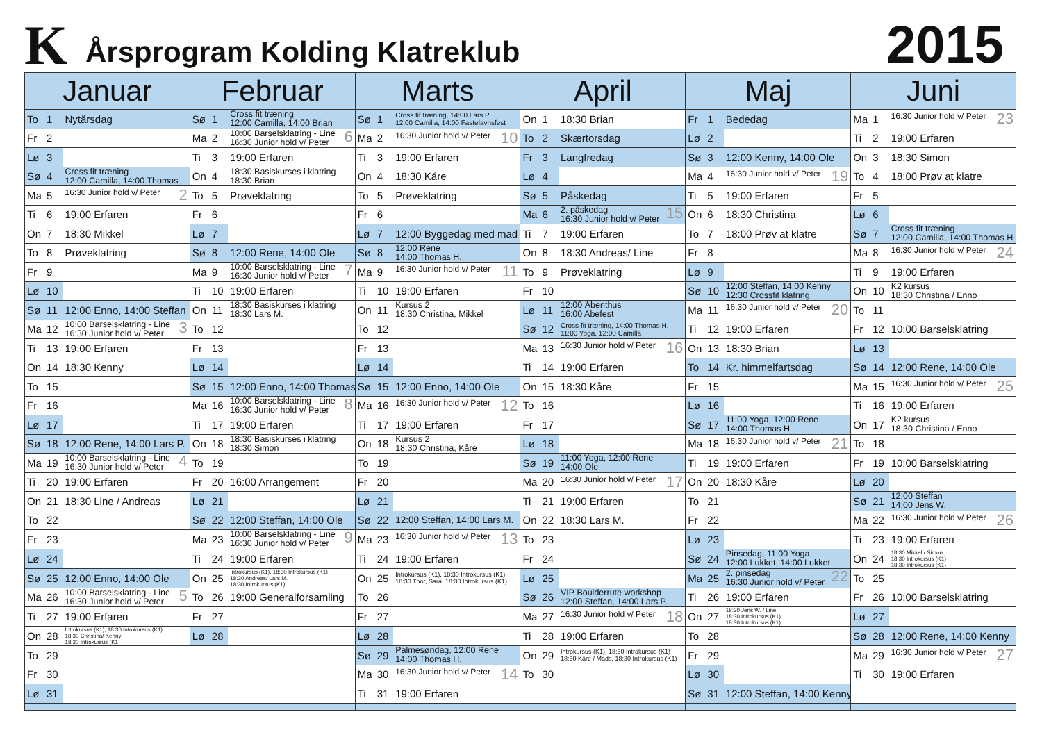K
Årsprogram Kolding Klatreklub
2015
| Januar | | Februar | | Marts | | April | | Maj | | Juni | |
| --- | --- | --- | --- | --- | --- | --- | --- | --- | --- | --- | --- |
| To 1 | Nytårsdag | Sø 1 | Cross fit træning 12:00 Camilla, 14:00 Brian | Sø 1 | Cross fit træning, 14:00 Lars P. 12:00 Camilla, 14:00 Fastelavnsfest | On 1 | 18:30 Brian | Fr 1 | Bededag | Ma 1 | 23 16:30 Junior hold v/ Peter |
| Fr 2 | | Ma 2 | 6 10:00 Barselsklatring - Line 16:30 Junior hold v/ Peter | Ma 2 | 10 16:30 Junior hold v/ Peter | To 2 | Skærtorsdag | Lø 2 | | Ti 2 | 19:00 Erfaren |
| Lø 3 | | Ti 3 | 19:00 Erfaren | Ti 3 | 19:00 Erfaren | Fr 3 | Langfredag | Sø 3 | 12:00 Kenny, 14:00 Ole | On 3 | 18:30 Simon |
| Sø 4 | Cross fit træning 12:00 Camilla, 14:00 Thomas | On 4 | 18:30 Basiskurses i klatring 18:30 Brian | On 4 | 18:30 Kåre | Lø 4 | | Ma 4 | 19 16:30 Junior hold v/ Peter | To 4 | 18:00 Prøv at klatre |
| Ma 5 | 2 16:30 Junior hold v/ Peter | To 5 | Prøveklatring | To 5 | Prøveklatring | Sø 5 | Påskedag | Ti 5 | 19:00 Erfaren | Fr 5 | |
| Ti 6 | 19:00 Erfaren | Fr 6 | | Fr 6 | | Ma 6 | 15 2. påskedag 16:30 Junior hold v/ Peter | On 6 | 18:30 Christina | Lø 6 | |
| On 7 | 18:30 Mikkel | Lø 7 | | Lø 7 | 12:00 Byggedag med mad | Ti 7 | 19:00 Erfaren | To 7 | 18:00 Prøv at klatre | Sø 7 | Cross fit træning 12:00 Camilla, 14:00 Thomas H |
| To 8 | Prøveklatring | Sø 8 | 12:00 Rene, 14:00 Ole | Sø 8 | 12:00 Rene 14:00 Thomas H. | On 8 | 18:30 Andreas/ Line | Fr 8 | | Ma 8 | 24 16:30 Junior hold v/ Peter |
| Fr 9 | | Ma 9 | 7 10:00 Barselsklatring - Line 16:30 Junior hold v/ Peter | Ma 9 | 11 16:30 Junior hold v/ Peter | To 9 | Prøveklatring | Lø 9 | | Ti 9 | 19:00 Erfaren |
| Lø 10 | | Ti 10 | 19:00 Erfaren | Ti 10 | 19:00 Erfaren | Fr 10 | | Sø 10 | 12:00 Steffan, 14:00 Kenny 12:30 Crossfit klatring | On 10 | K2 kursus 18:30 Christina / Enno |
| Sø 11 | 12:00 Enno, 14:00 Steffan | On 11 | 18:30 Basiskurses i klatring 18:30 Lars M. | On 11 | Kursus 2 18:30 Christina, Mikkel | Lø 11 | 12:00 Åbenthus 16:00 Abefest | Ma 11 | 20 16:30 Junior hold v/ Peter | To 11 | |
| Ma 12 | 3 10:00 Barselsklatring - Line 16:30 Junior hold v/ Peter | To 12 | | To 12 | | Sø 12 | Cross fit træning, 14:00 Thomas H. 11:00 Yoga, 12:00 Camilla | Ti 12 | 19:00 Erfaren | Fr 12 | 10:00 Barselsklatring |
| Ti 13 | 19:00 Erfaren | Fr 13 | | Fr 13 | | Ma 13 | 16 16:30 Junior hold v/ Peter | On 13 | 18:30 Brian | Lø 13 | |
| On 14 | 18:30 Kenny | Lø 14 | | Lø 14 | | Ti 14 | 19:00 Erfaren | To 14 | Kr. himmelfartsdag | Sø 14 | 12:00 Rene, 14:00 Ole |
| To 15 | | Sø 15 | 12:00 Enno, 14:00 Thomas | Sø 15 | 12:00 Enno, 14:00 Ole | On 15 | 18:30 Kåre | Fr 15 | | Ma 15 | 25 16:30 Junior hold v/ Peter |
| Fr 16 | | Ma 16 | 8 10:00 Barselsklatring - Line 16:30 Junior hold v/ Peter | Ma 16 | 12 16:30 Junior hold v/ Peter | To 16 | | Lø 16 | | Ti 16 | 19:00 Erfaren |
| Lø 17 | | Ti 17 | 19:00 Erfaren | Ti 17 | 19:00 Erfaren | Fr 17 | | Sø 17 | 11:00 Yoga, 12:00 Rene 14:00 Thomas H | On 17 | K2 kursus 18:30 Christina / Enno |
| Sø 18 | 12:00 Rene, 14:00 Lars P. | On 18 | 18:30 Basiskurses i klatring 18:30 Simon | On 18 | Kursus 2 18:30 Christina, Kåre | Lø 18 | | Ma 18 | 21 16:30 Junior hold v/ Peter | To 18 | |
| Ma 19 | 4 10:00 Barselsklatring - Line 16:30 Junior hold v/ Peter | To 19 | | To 19 | | Sø 19 | 11:00 Yoga, 12:00 Rene 14:00 Ole | Ti 19 | 19:00 Erfaren | Fr 19 | 10:00 Barselsklatring |
| Ti 20 | 19:00 Erfaren | Fr 20 | 16:00 Arrangement | Fr 20 | | Ma 20 | 17 16:30 Junior hold v/ Peter | On 20 | 18:30 Kåre | Lø 20 | |
| On 21 | 18:30 Line / Andreas | Lø 21 | | Lø 21 | | Ti 21 | 19:00 Erfaren | To 21 | | Sø 21 | 12:00 Steffan 14:00 Jens W. |
| To 22 | | Sø 22 | 12:00 Steffan, 14:00 Ole | Sø 22 | 12:00 Steffan, 14:00 Lars M. | On 22 | 18:30 Lars M. | Fr 22 | | Ma 22 | 26 16:30 Junior hold v/ Peter |
| Fr 23 | | Ma 23 | 9 10:00 Barselsklatring - Line 16:30 Junior hold v/ Peter | Ma 23 | 13 16:30 Junior hold v/ Peter | To 23 | | Lø 23 | | Ti 23 | 19:00 Erfaren |
| Lø 24 | | Ti 24 | 19:00 Erfaren | Ti 24 | 19:00 Erfaren | Fr 24 | | Sø 24 | Pinsedag, 11:00 Yoga 12:00 Lukket, 14:00 Lukket | On 24 | 18:30 Mikkel / Simon 18:30 Introkursus (K1) 18:30 Introkursus (K1) |
| Sø 25 | 12:00 Enno, 14:00 Ole | On 25 | Introkursus (K1), 18:30 Introkursus (K1) 18:30 Andreas/ Lars M. 18:30 Introkursus (K1) | On 25 | Introkursus (K1), 18:30 Introkursus (K1) 18:30 Thor, Sara, 18:30 Introkursus (K1) | Lø 25 | | Ma 25 | 22 2. pinsedag 16:30 Junior hold v/ Peter | To 25 | |
| Ma 26 | 5 10:00 Barselsklatring - Line 16:30 Junior hold v/ Peter | To 26 | 19:00 Generalforsamling | To 26 | | Sø 26 | VIP Boulderrute workshop 12:00 Steffan, 14:00 Lars P. | Ti 26 | 19:00 Erfaren | Fr 26 | 10:00 Barselsklatring |
| Ti 27 | 19:00 Erfaren | Fr 27 | | Fr 27 | | Ma 27 | 18 16:30 Junior hold v/ Peter | On 27 | 18:30 Jens W. / Line 18:30 Introkursus (K1) 18:30 Introkursus (K1) | Lø 27 | |
| On 28 | Introkursus (K1), 18:30 Introkursus (K1) 18:30 Christina/ Kenny 18:30 Introkursus (K1) | Lø 28 | | Lø 28 | | Ti 28 | 19:00 Erfaren | To 28 | | Sø 28 | 12:00 Rene, 14:00 Kenny |
| To 29 | | | | Sø 29 | Palmesøndag, 12:00 Rene 14:00 Thomas H. | On 29 | Introkursus (K1), 18:30 Introkursus (K1) 18:30 Kåre / Mads, 18:30 Introkursus (K1) | Fr 29 | | Ma 29 | 27 16:30 Junior hold v/ Peter |
| Fr 30 | | | | Ma 30 | 14 16:30 Junior hold v/ Peter | To 30 | | Lø 30 | | Ti 30 | 19:00 Erfaren |
| Lø 31 | | | | Ti 31 | 19:00 Erfaren | | | Sø 31 | 12:00 Steffan, 14:00 Kenny | | |